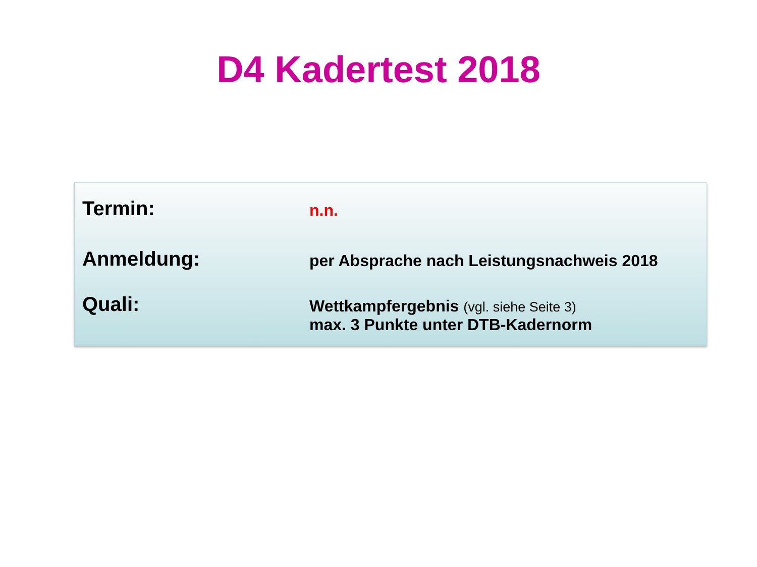D4 Kadertest 2018
Termin:
n.n.
Anmeldung:
per Absprache nach Leistungsnachweis 2018
Quali:
Wettkampfergebnis (vgl. siehe Seite 3)
max. 3 Punkte unter DTB-Kadernorm